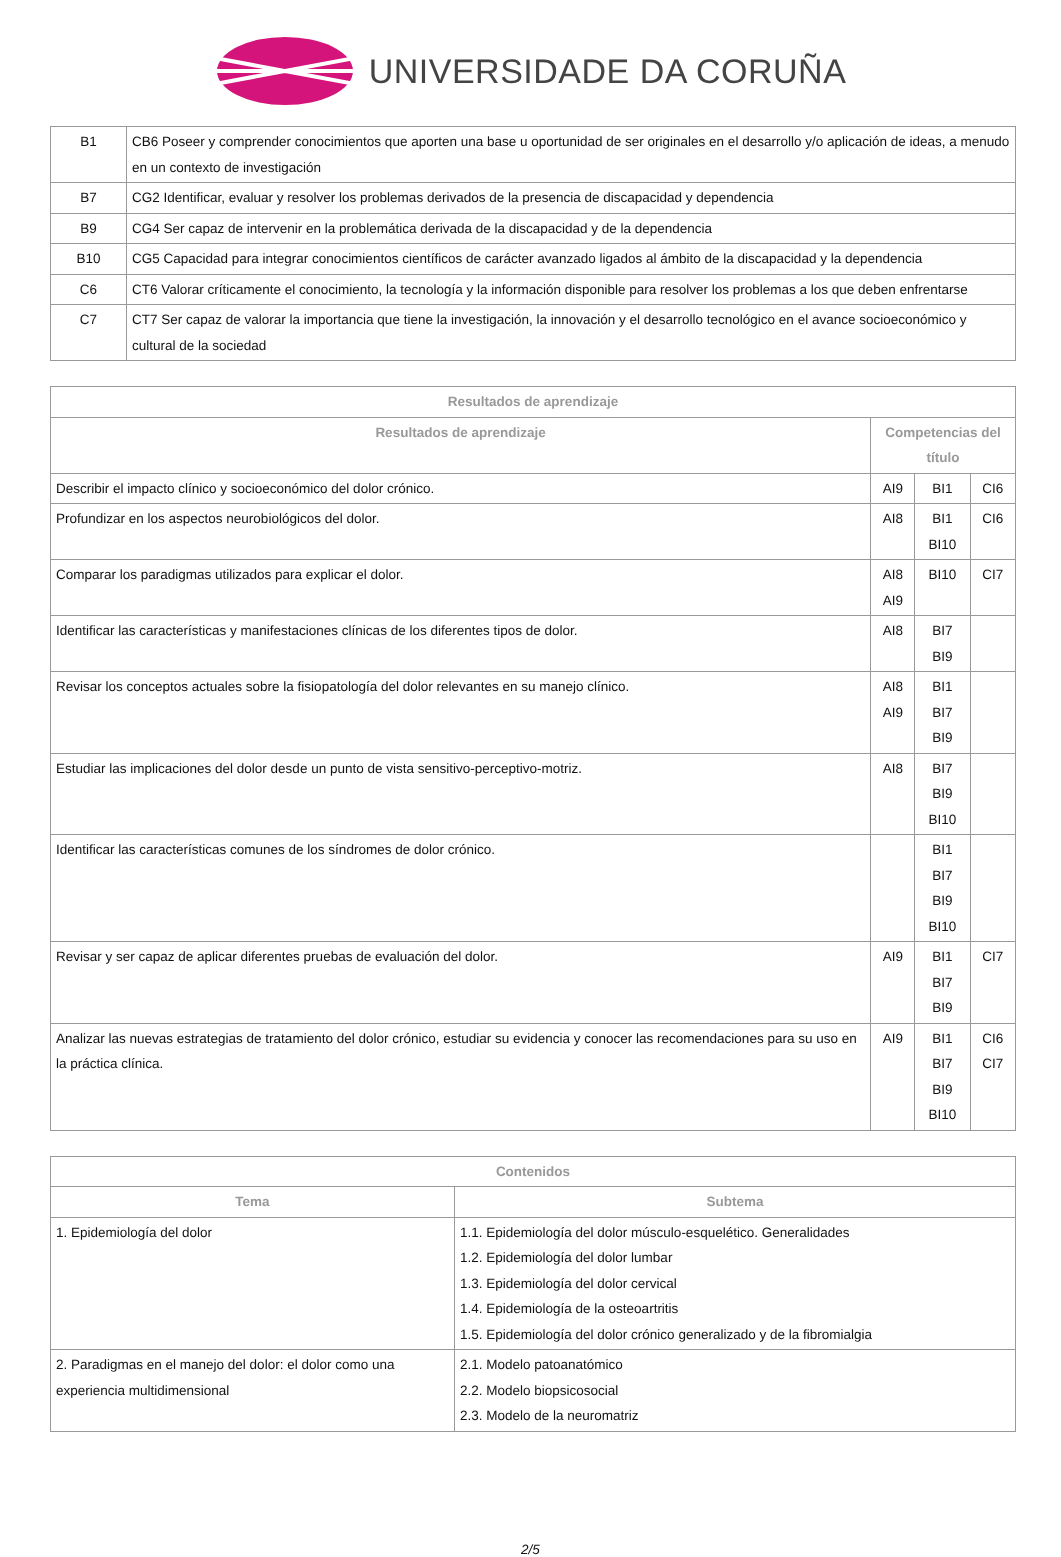UNIVERSIDADE DA CORUÑA
| B1 | CB6 Poseer y comprender conocimientos que aporten una base u oportunidad de ser originales en el desarrollo y/o aplicación de ideas, a menudo en un contexto de investigación |
| B7 | CG2 Identificar, evaluar y resolver los problemas derivados de la presencia de discapacidad y dependencia |
| B9 | CG4 Ser capaz de intervenir en la problemática derivada de la discapacidad y de la dependencia |
| B10 | CG5 Capacidad para integrar conocimientos científicos de carácter avanzado ligados al ámbito de la discapacidad y la dependencia |
| C6 | CT6 Valorar críticamente el conocimiento, la tecnología y la información disponible para resolver los problemas a los que deben enfrentarse |
| C7 | CT7 Ser capaz de valorar la importancia que tiene la investigación, la innovación y el desarrollo tecnológico en el avance socioeconómico y cultural de la sociedad |
| Resultados de aprendizaje | | | |
| --- | --- | --- | --- |
| Resultados de aprendizaje | Competencias del título | | |
| Describir el impacto clínico y socioeconómico del dolor crónico. | AI9 | BI1 | CI6 |
| Profundizar en los aspectos neurobiológicos del dolor. | AI8 | BI1 BI10 | CI6 |
| Comparar los paradigmas utilizados para explicar el dolor. | AI8 AI9 | BI10 | CI7 |
| Identificar las características y manifestaciones clínicas de los diferentes tipos de dolor. | AI8 | BI7 BI9 | |
| Revisar los conceptos actuales sobre la fisiopatología del dolor relevantes en su manejo clínico. | AI8 AI9 | BI1 BI7 BI9 | |
| Estudiar las implicaciones del dolor desde un punto de vista sensitivo-perceptivo-motriz. | AI8 | BI7 BI9 BI10 | |
| Identificar las características comunes de los síndromes de dolor crónico. | | BI1 BI7 BI9 BI10 | |
| Revisar y ser capaz de aplicar diferentes pruebas de evaluación del dolor. | AI9 | BI1 BI7 BI9 | CI7 |
| Analizar las nuevas estrategias de tratamiento del dolor crónico, estudiar su evidencia y conocer las recomendaciones para su uso en la práctica clínica. | AI9 | BI1 BI7 BI9 BI10 | CI6 CI7 |
| Contenidos | |
| --- | --- |
| Tema | Subtema |
| 1. Epidemiología del dolor | 1.1. Epidemiología del dolor músculo-esquelético. Generalidades 1.2. Epidemiología del dolor lumbar 1.3. Epidemiología del dolor cervical 1.4. Epidemiología de la osteoartritis 1.5. Epidemiología del dolor crónico generalizado y de la fibromialgia |
| 2. Paradigmas en el manejo del dolor: el dolor como una experiencia multidimensional | 2.1. Modelo patoanatómico 2.2. Modelo biopsicosocial 2.3. Modelo de la neuromatriz |
2/5